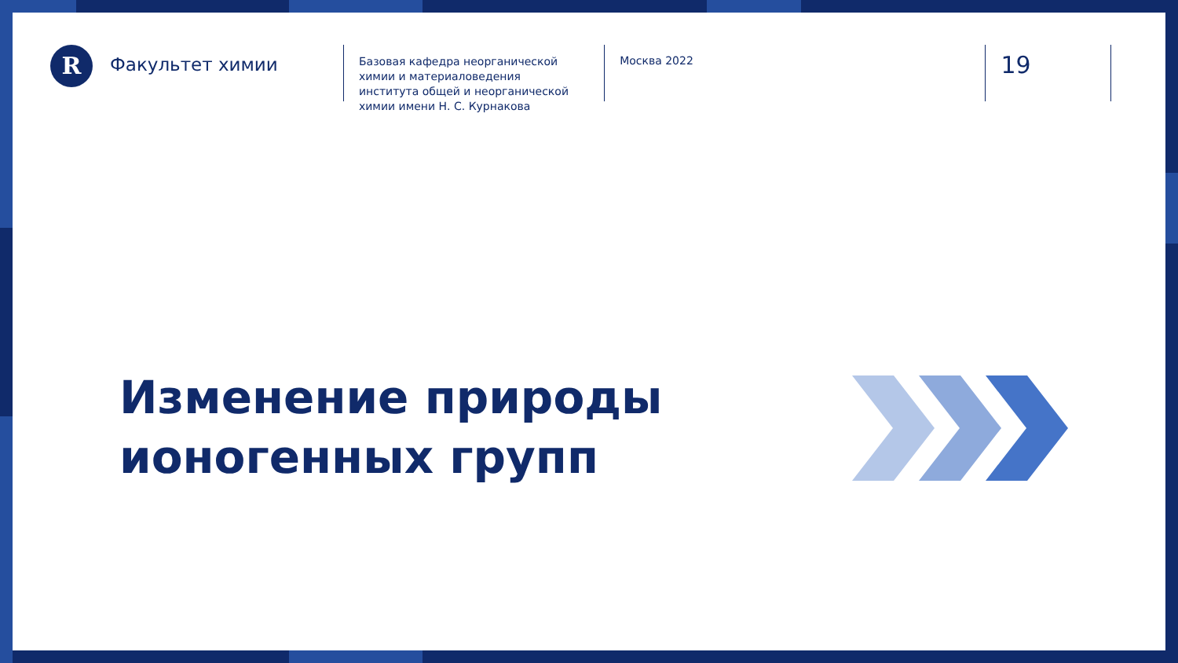R
Факультет химии
Базовая кафедра неорганической химии и материаловедения института общей и неорганической химии имени Н. С. Курнакова
Москва 2022
19
Изменение природы
ионогенных групп